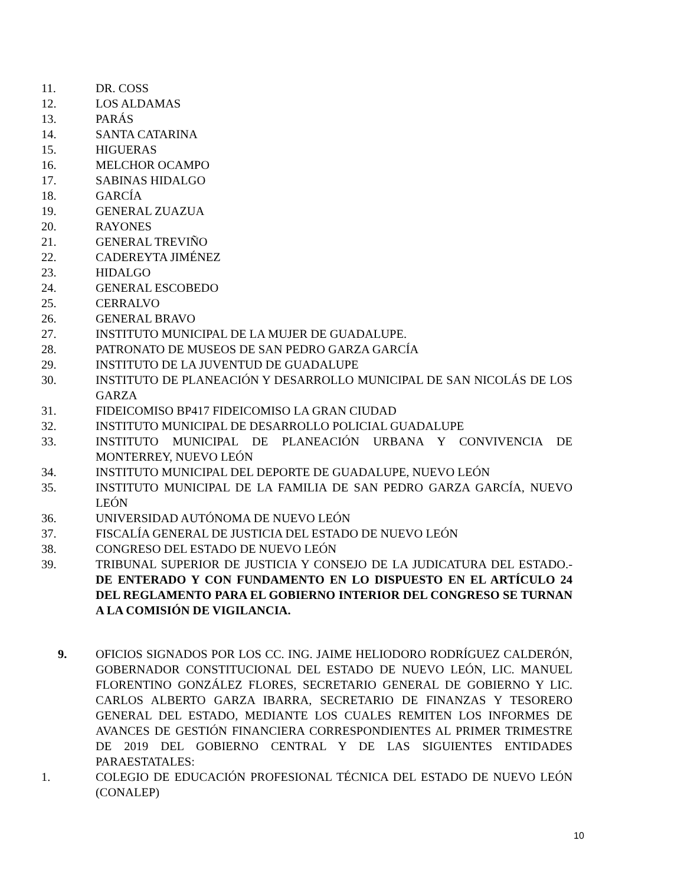11. DR. COSS
12. LOS ALDAMAS
13. PARÁS
14. SANTA CATARINA
15. HIGUERAS
16. MELCHOR OCAMPO
17. SABINAS HIDALGO
18. GARCÍA
19. GENERAL ZUAZUA
20. RAYONES
21. GENERAL TREVIÑO
22. CADEREYTA JIMÉNEZ
23. HIDALGO
24. GENERAL ESCOBEDO
25. CERRALVO
26. GENERAL BRAVO
27. INSTITUTO MUNICIPAL DE LA MUJER DE GUADALUPE.
28. PATRONATO DE MUSEOS DE SAN PEDRO GARZA GARCÍA
29. INSTITUTO DE LA JUVENTUD DE GUADALUPE
30. INSTITUTO DE PLANEACIÓN Y DESARROLLO MUNICIPAL DE SAN NICOLÁS DE LOS GARZA
31. FIDEICOMISO BP417 FIDEICOMISO LA GRAN CIUDAD
32. INSTITUTO MUNICIPAL DE DESARROLLO POLICIAL GUADALUPE
33. INSTITUTO MUNICIPAL DE PLANEACIÓN URBANA Y CONVIVENCIA DE MONTERREY, NUEVO LEÓN
34. INSTITUTO MUNICIPAL DEL DEPORTE DE GUADALUPE, NUEVO LEÓN
35. INSTITUTO MUNICIPAL DE LA FAMILIA DE SAN PEDRO GARZA GARCÍA, NUEVO LEÓN
36. UNIVERSIDAD AUTÓNOMA DE NUEVO LEÓN
37. FISCALÍA GENERAL DE JUSTICIA DEL ESTADO DE NUEVO LEÓN
38. CONGRESO DEL ESTADO DE NUEVO LEÓN
39. TRIBUNAL SUPERIOR DE JUSTICIA Y CONSEJO DE LA JUDICATURA DEL ESTADO.- DE ENTERADO Y CON FUNDAMENTO EN LO DISPUESTO EN EL ARTÍCULO 24 DEL REGLAMENTO PARA EL GOBIERNO INTERIOR DEL CONGRESO SE TURNAN A LA COMISIÓN DE VIGILANCIA.
9. OFICIOS SIGNADOS POR LOS CC. ING. JAIME HELIODORO RODRÍGUEZ CALDERÓN, GOBERNADOR CONSTITUCIONAL DEL ESTADO DE NUEVO LEÓN, LIC. MANUEL FLORENTINO GONZÁLEZ FLORES, SECRETARIO GENERAL DE GOBIERNO Y LIC. CARLOS ALBERTO GARZA IBARRA, SECRETARIO DE FINANZAS Y TESORERO GENERAL DEL ESTADO, MEDIANTE LOS CUALES REMITEN LOS INFORMES DE AVANCES DE GESTIÓN FINANCIERA CORRESPONDIENTES AL PRIMER TRIMESTRE DE 2019 DEL GOBIERNO CENTRAL Y DE LAS SIGUIENTES ENTIDADES PARAESTATALES:
1. COLEGIO DE EDUCACIÓN PROFESIONAL TÉCNICA DEL ESTADO DE NUEVO LEÓN (CONALEP)
10